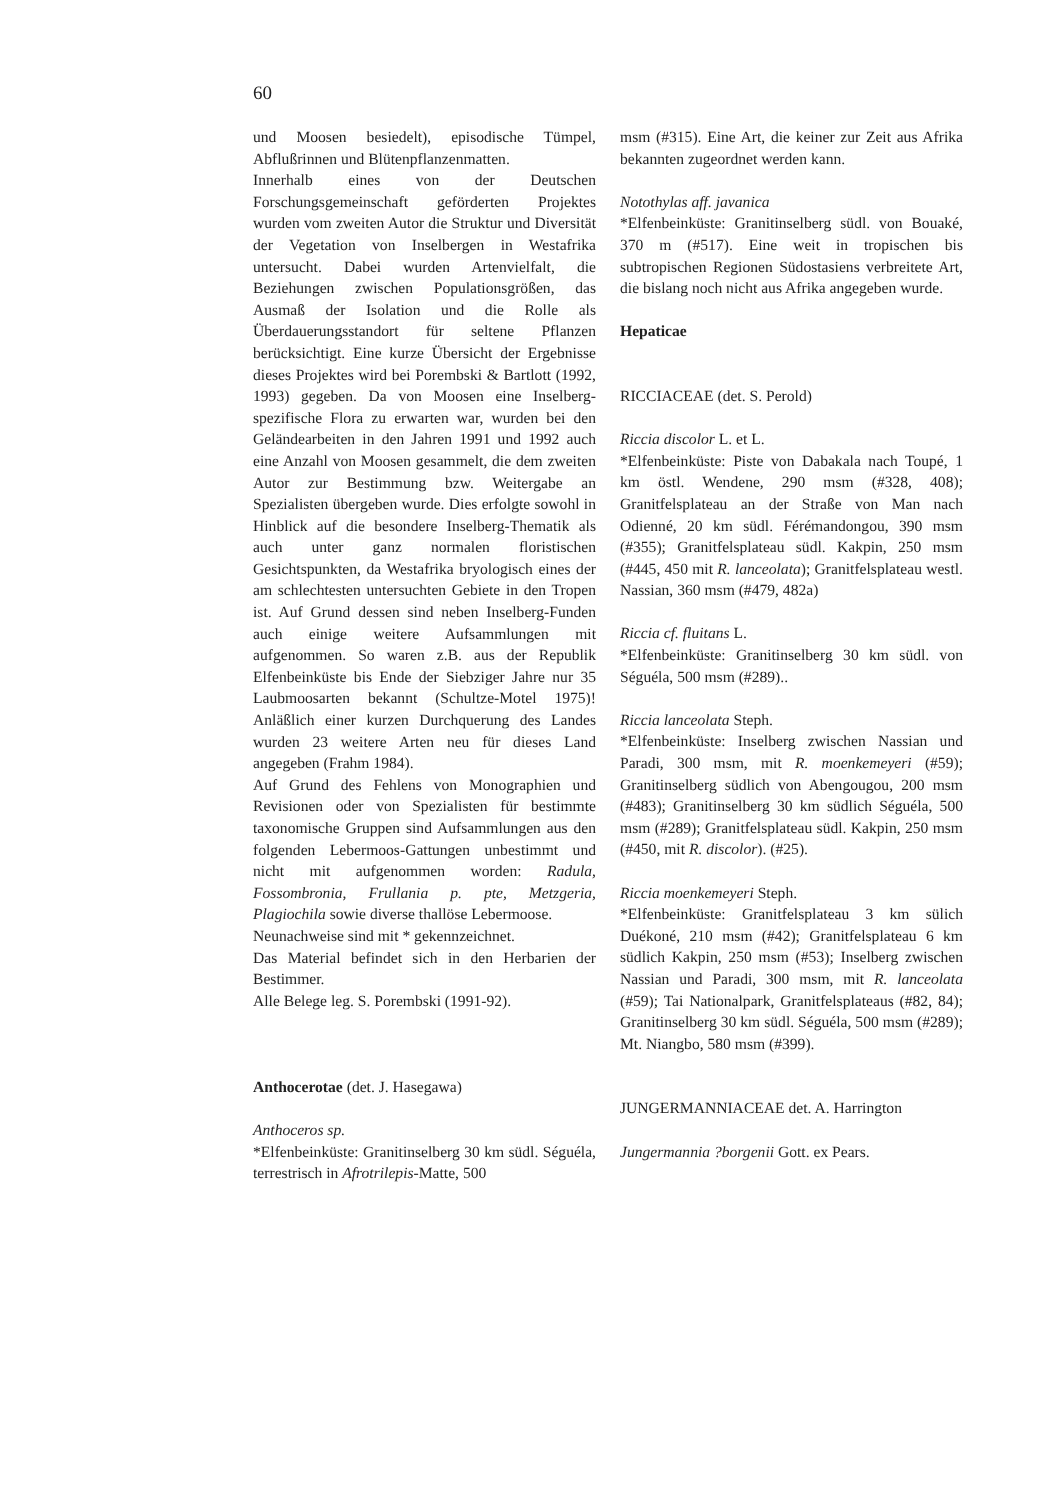60
und Moosen besiedelt), episodische Tümpel, Abflußrinnen und Blütenpflanzenmatten.
Innerhalb eines von der Deutschen Forschungsgemeinschaft geförderten Projektes wurden vom zweiten Autor die Struktur und Diversität der Vegetation von Inselbergen in Westafrika untersucht. Dabei wurden Artenvielfalt, die Beziehungen zwischen Populationsgrößen, das Ausmaß der Isolation und die Rolle als Überdauerungsstandort für seltene Pflanzen berücksichtigt. Eine kurze Übersicht der Ergebnisse dieses Projektes wird bei Porembski & Bartlott (1992, 1993) gegeben. Da von Moosen eine Inselberg-spezifische Flora zu erwarten war, wurden bei den Geländearbeiten in den Jahren 1991 und 1992 auch eine Anzahl von Moosen gesammelt, die dem zweiten Autor zur Bestimmung bzw. Weitergabe an Spezialisten übergeben wurde. Dies erfolgte sowohl in Hinblick auf die besondere Inselberg-Thematik als auch unter ganz normalen floristischen Gesichtspunkten, da Westafrika bryologisch eines der am schlechtesten untersuchten Gebiete in den Tropen ist. Auf Grund dessen sind neben Inselberg-Funden auch einige weitere Aufsammlungen mit aufgenommen. So waren z.B. aus der Republik Elfenbeinküste bis Ende der Siebziger Jahre nur 35 Laubmoosarten bekannt (Schultze-Motel 1975)! Anläßlich einer kurzen Durchquerung des Landes wurden 23 weitere Arten neu für dieses Land angegeben (Frahm 1984).
Auf Grund des Fehlens von Monographien und Revisionen oder von Spezialisten für bestimmte taxonomische Gruppen sind Aufsammlungen aus den folgenden Lebermoos-Gattungen unbestimmt und nicht mit aufgenommen worden: Radula, Fossombronia, Frullania p. pte, Metzgeria, Plagiochila sowie diverse thallöse Lebermoose.
Neunachweise sind mit * gekennzeichnet.
Das Material befindet sich in den Herbarien der Bestimmer.
Alle Belege leg. S. Porembski (1991-92).
Anthocerotae (det. J. Hasegawa)
Anthoceros sp.
*Elfenbeinküste: Granitinselberg 30 km südl. Séguéla, terrestrisch in Afrotrilepis-Matte, 500
msm (#315). Eine Art, die keiner zur Zeit aus Afrika bekannten zugeordnet werden kann.
Notothylas aff. javanica
*Elfenbeinküste: Granitinselberg südl. von Bouaké, 370 m (#517). Eine weit in tropischen bis subtropischen Regionen Südostasiens verbreitete Art, die bislang noch nicht aus Afrika angegeben wurde.
Hepaticae
RICCIACEAE (det. S. Perold)
Riccia discolor L. et L.
*Elfenbeinküste: Piste von Dabakala nach Toupé, 1 km östl. Wendene, 290 msm (#328, 408); Granitfelsplateau an der Straße von Man nach Odienné, 20 km südl. Férémandongou, 390 msm (#355); Granitfelsplateau südl. Kakpin, 250 msm (#445, 450 mit R. lanceolata); Granitfelsplateau westl. Nassian, 360 msm (#479, 482a)
Riccia cf. fluitans L.
*Elfenbeinküste: Granitinselberg 30 km südl. von Séguéla, 500 msm (#289)..
Riccia lanceolata Steph.
*Elfenbeinküste: Inselberg zwischen Nassian und Paradi, 300 msm, mit R. moenkemeyeri (#59); Granitinselberg südlich von Abengougou, 200 msm (#483); Granitinselberg 30 km südlich Séguéla, 500 msm (#289); Granitfelsplateau südl. Kakpin, 250 msm (#450, mit R. discolor). (#25).
Riccia moenkemeyeri Steph.
*Elfenbeinküste: Granitfelsplateau 3 km sülich Duékoné, 210 msm (#42); Granitfelsplateau 6 km südlich Kakpin, 250 msm (#53); Inselberg zwischen Nassian und Paradi, 300 msm, mit R. lanceolata (#59); Tai Nationalpark, Granitfelsplateaus (#82, 84); Granitinselberg 30 km südl. Séguéla, 500 msm (#289); Mt. Niangbo, 580 msm (#399).
JUNGERMANNIACEAE det. A. Harrington
Jungermannia ?borgenii Gott. ex Pears.